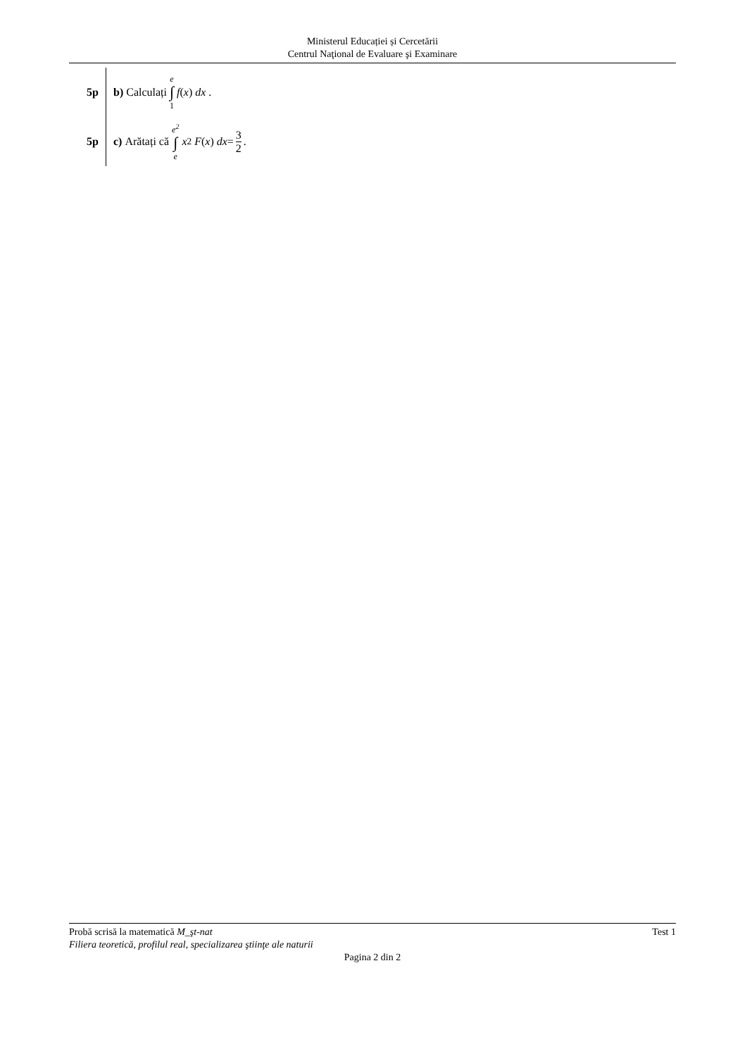Ministerul Educației și Cercetării
Centrul Naţional de Evaluare şi Examinare
5p
b) Calculați e ∫ 1 f (x) dx .
5p
c) Arătați că e<sup>2</sup> ∫ e x<sup>2</sup> F (x) dx = 3 2.
Probă scrisă la matematică M_şt-nat Test 1
Filiera teoretică, profilul real, specializarea ştiinţe ale naturii
Pagina 2 din 2